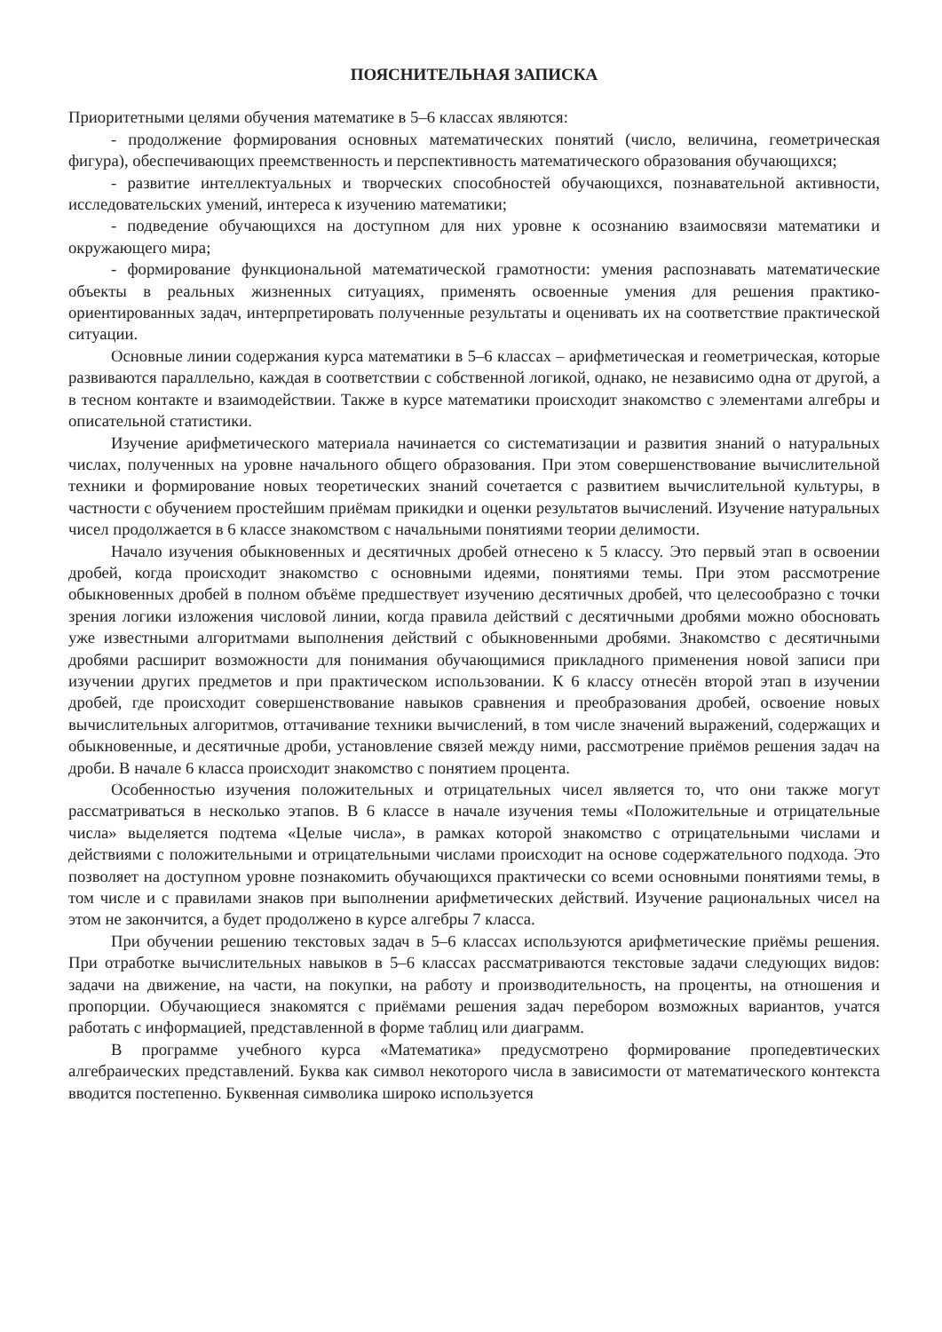ПОЯСНИТЕЛЬНАЯ ЗАПИСКА
Приоритетными целями обучения математике в 5–6 классах являются:
- продолжение формирования основных математических понятий (число, величина, геометрическая фигура), обеспечивающих преемственность и перспективность математического образования обучающихся;
- развитие интеллектуальных и творческих способностей обучающихся, познавательной активности, исследовательских умений, интереса к изучению математики;
- подведение обучающихся на доступном для них уровне к осознанию взаимосвязи математики и окружающего мира;
- формирование функциональной математической грамотности: умения распознавать математические объекты в реальных жизненных ситуациях, применять освоенные умения для решения практико-ориентированных задач, интерпретировать полученные результаты и оценивать их на соответствие практической ситуации.
Основные линии содержания курса математики в 5–6 классах – арифметическая и геометрическая, которые развиваются параллельно, каждая в соответствии с собственной логикой, однако, не независимо одна от другой, а в тесном контакте и взаимодействии. Также в курсе математики происходит знакомство с элементами алгебры и описательной статистики.
Изучение арифметического материала начинается со систематизации и развития знаний о натуральных числах, полученных на уровне начального общего образования. При этом совершенствование вычислительной техники и формирование новых теоретических знаний сочетается с развитием вычислительной культуры, в частности с обучением простейшим приёмам прикидки и оценки результатов вычислений. Изучение натуральных чисел продолжается в 6 классе знакомством с начальными понятиями теории делимости.
Начало изучения обыкновенных и десятичных дробей отнесено к 5 классу. Это первый этап в освоении дробей, когда происходит знакомство с основными идеями, понятиями темы. При этом рассмотрение обыкновенных дробей в полном объёме предшествует изучению десятичных дробей, что целесообразно с точки зрения логики изложения числовой линии, когда правила действий с десятичными дробями можно обосновать уже известными алгоритмами выполнения действий с обыкновенными дробями. Знакомство с десятичными дробями расширит возможности для понимания обучающимися прикладного применения новой записи при изучении других предметов и при практическом использовании. К 6 классу отнесён второй этап в изучении дробей, где происходит совершенствование навыков сравнения и преобразования дробей, освоение новых вычислительных алгоритмов, оттачивание техники вычислений, в том числе значений выражений, содержащих и обыкновенные, и десятичные дроби, установление связей между ними, рассмотрение приёмов решения задач на дроби. В начале 6 класса происходит знакомство с понятием процента.
Особенностью изучения положительных и отрицательных чисел является то, что они также могут рассматриваться в несколько этапов. В 6 классе в начале изучения темы «Положительные и отрицательные числа» выделяется подтема «Целые числа», в рамках которой знакомство с отрицательными числами и действиями с положительными и отрицательными числами происходит на основе содержательного подхода. Это позволяет на доступном уровне познакомить обучающихся практически со всеми основными понятиями темы, в том числе и с правилами знаков при выполнении арифметических действий. Изучение рациональных чисел на этом не закончится, а будет продолжено в курсе алгебры 7 класса.
При обучении решению текстовых задач в 5–6 классах используются арифметические приёмы решения. При отработке вычислительных навыков в 5–6 классах рассматриваются текстовые задачи следующих видов: задачи на движение, на части, на покупки, на работу и производительность, на проценты, на отношения и пропорции. Обучающиеся знакомятся с приёмами решения задач перебором возможных вариантов, учатся работать с информацией, представленной в форме таблиц или диаграмм.
В программе учебного курса «Математика» предусмотрено формирование пропедевтических алгебраических представлений. Буква как символ некоторого числа в зависимости от математического контекста вводится постепенно. Буквенная символика широко используется